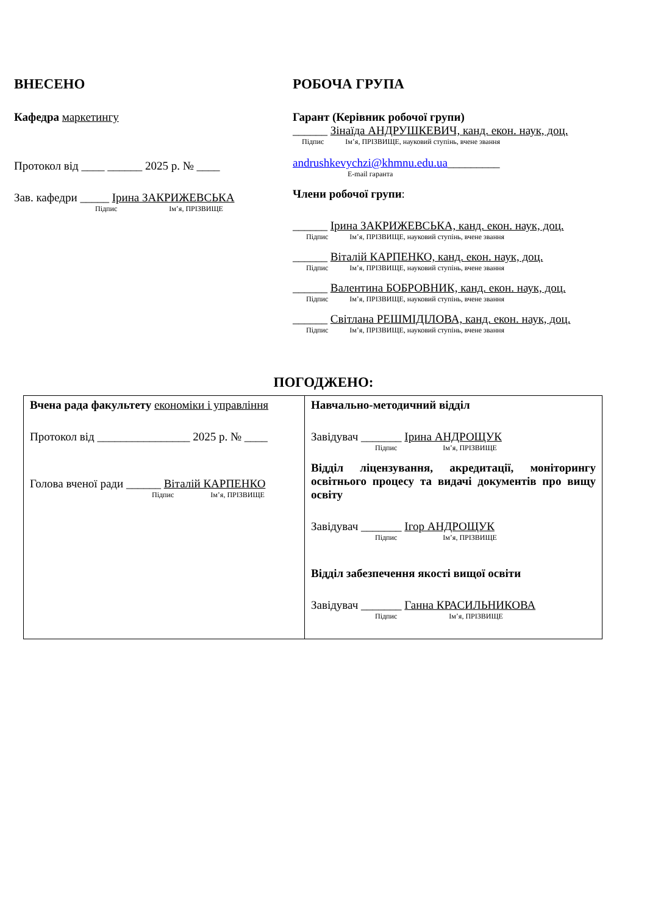ВНЕСЕНО
Кафедра маркетингу
Протокол від ____ ______ 2025 р. № ____
Зав. кафедри _____ Ірина ЗАКРИЖЕВСЬКА
Підпис Ім’я, ПРІЗВИЩЕ
РОБОЧА ГРУПА
Гарант (Керівник робочої групи)
______ Зінаїда АНДРУШКЕВИЧ, канд. екон. наук, доц.
Підпис Ім’я, ПРІЗВИЩЕ, науковий ступінь, вчене звання
andrushkevychzi@khmnu.edu.ua_________
E-mail гаранта
Члени робочої групи:
______ Ірина ЗАКРИЖЕВСЬКА, канд. екон. наук, доц.
Підпис Ім’я, ПРІЗВИЩЕ, науковий ступінь, вчене звання
______ Віталій КАРПЕНКО, канд. екон. наук, доц.
Підпис Ім’я, ПРІЗВИЩЕ, науковий ступінь, вчене звання
______ Валентина БОБРОВНИК, канд. екон. наук, доц.
Підпис Ім’я, ПРІЗВИЩЕ, науковий ступінь, вчене звання
______ Світлана РЕШМІДІЛОВА, канд. екон. наук, доц.
Підпис Ім’я, ПРІЗВИЩЕ, науковий ступінь, вчене звання
ПОГОДЖЕНО:
| Вчена рада факультету економіки і управління Протокол від ________________ 2025 р. № ____ Голова вченої ради ______ Віталій КАРПЕНКО Підпис Ім’я, ПРІЗВИЩЕ | Навчально-методичний відділ Завідувач _______ Ірина АНДРОЩУК Підпис Ім’я, ПРІЗВИЩЕ Відділ ліцензування, акредитації, моніторингу освітнього процесу та видачі документів про вищу освіту Завідувач _______ Ігор АНДРОЩУК Підпис Ім’я, ПРІЗВИЩЕ Відділ забезпечення якості вищої освіти Завідувач _______ Ганна КРАСИЛЬНИКОВА Підпис Ім’я, ПРІЗВИЩЕ |